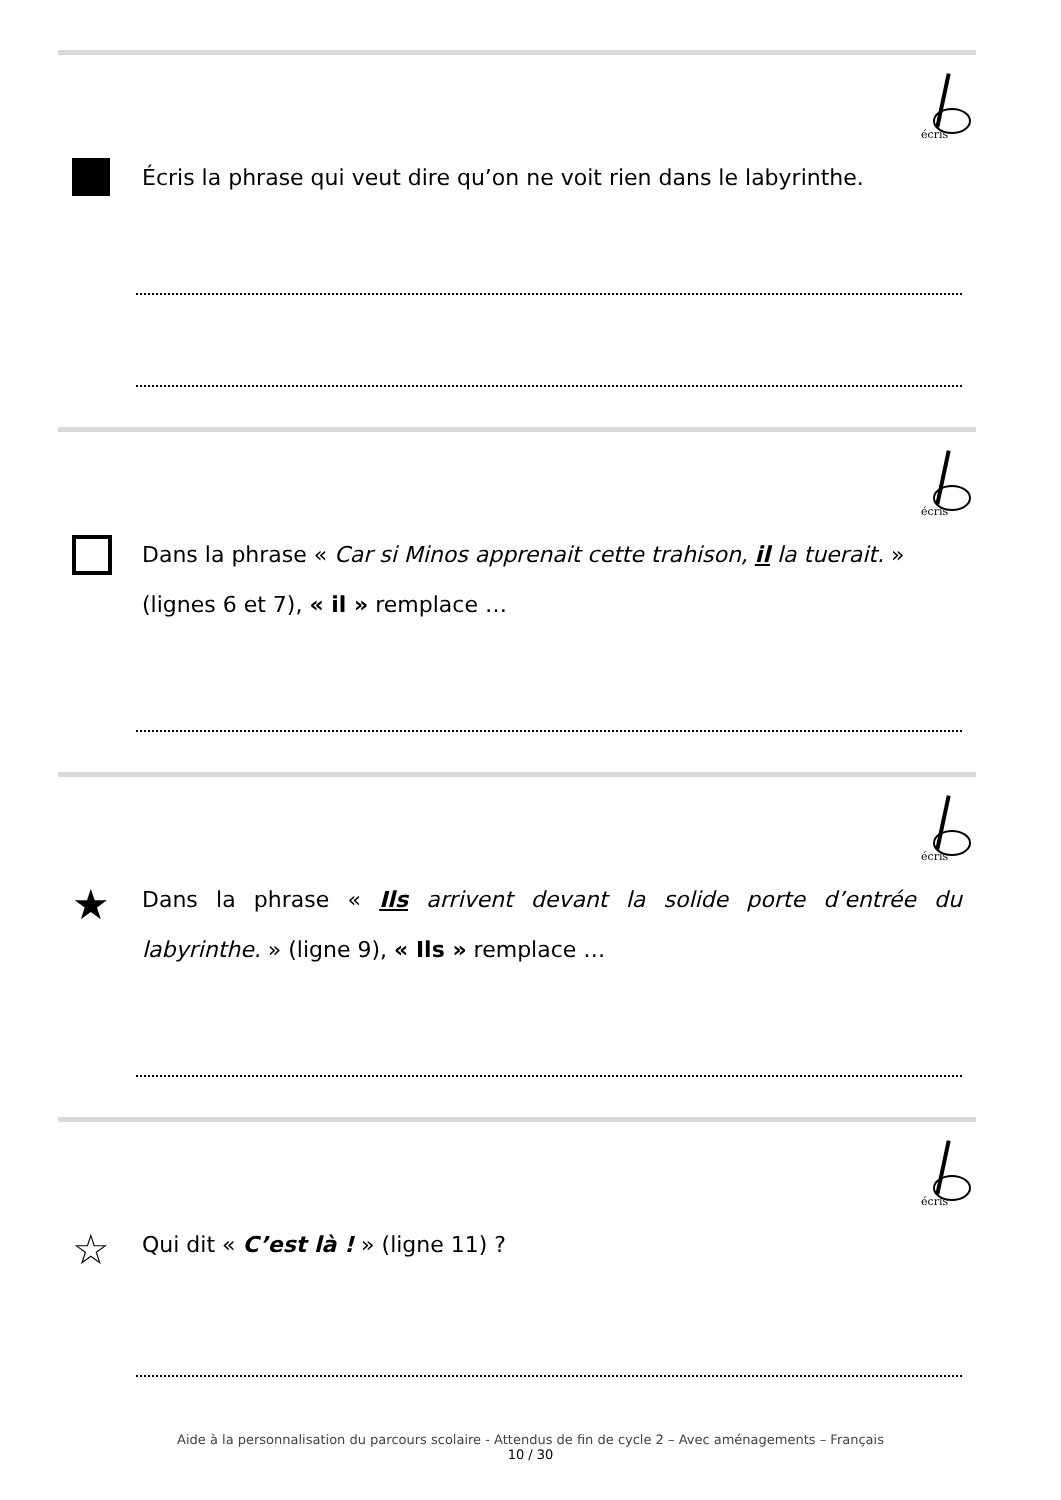écris
Écris la phrase qui veut dire qu’on ne voit rien dans le labyrinthe.
écris
Dans la phrase « Car si Minos apprenait cette trahison, il la tuerait. » (lignes 6 et 7), « il » remplace …
écris
★
Dans la phrase « Ils arrivent devant la solide porte d’entrée du labyrinthe. » (ligne 9), « Ils » remplace …
écris
☆
Qui dit « C’est là ! » (ligne 11) ?
Aide à la personnalisation du parcours scolaire - Attendus de fin de cycle 2 – Avec aménagements – Français
10 / 30